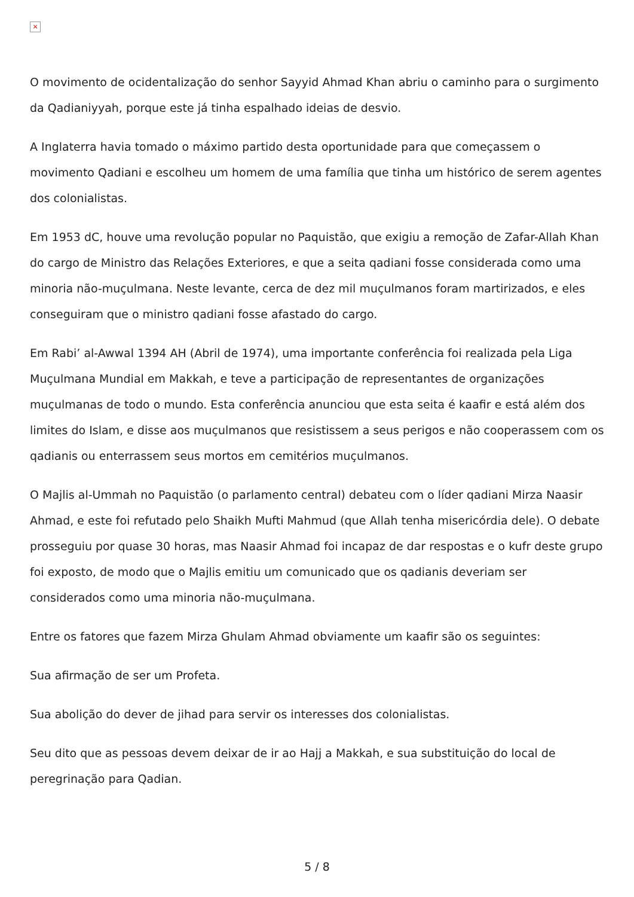×
O movimento de ocidentalização do senhor Sayyid Ahmad Khan abriu o caminho para o surgimento da Qadianiyyah, porque este já tinha espalhado ideias de desvio.
A Inglaterra havia tomado o máximo partido desta oportunidade para que começassem o movimento Qadiani e escolheu um homem de uma família que tinha um histórico de serem agentes dos colonialistas.
Em 1953 dC, houve uma revolução popular no Paquistão, que exigiu a remoção de Zafar-Allah Khan do cargo de Ministro das Relações Exteriores, e que a seita qadiani fosse considerada como uma minoria não-muçulmana. Neste levante, cerca de dez mil muçulmanos foram martirizados, e eles conseguiram que o ministro qadiani fosse afastado do cargo.
Em Rabi’ al-Awwal 1394 AH (Abril de 1974), uma importante conferência foi realizada pela Liga Muçulmana Mundial em Makkah, e teve a participação de representantes de organizações muçulmanas de todo o mundo. Esta conferência anunciou que esta seita é kaafir e está além dos limites do Islam, e disse aos muçulmanos que resistissem a seus perigos e não cooperassem com os qadianis ou enterrassem seus mortos em cemitérios muçulmanos.
O Majlis al-Ummah no Paquistão (o parlamento central) debateu com o líder qadiani Mirza Naasir Ahmad, e este foi refutado pelo Shaikh Mufti Mahmud (que Allah tenha misericórdia dele). O debate prosseguiu por quase 30 horas, mas Naasir Ahmad foi incapaz de dar respostas e o kufr deste grupo foi exposto, de modo que o Majlis emitiu um comunicado que os qadianis deveriam ser considerados como uma minoria não-muçulmana.
Entre os fatores que fazem Mirza Ghulam Ahmad obviamente um kaafir são os seguintes:
Sua afirmação de ser um Profeta.
Sua abolição do dever de jihad para servir os interesses dos colonialistas.
Seu dito que as pessoas devem deixar de ir ao Hajj a Makkah, e sua substituição do local de peregrinação para Qadian.
5 / 8